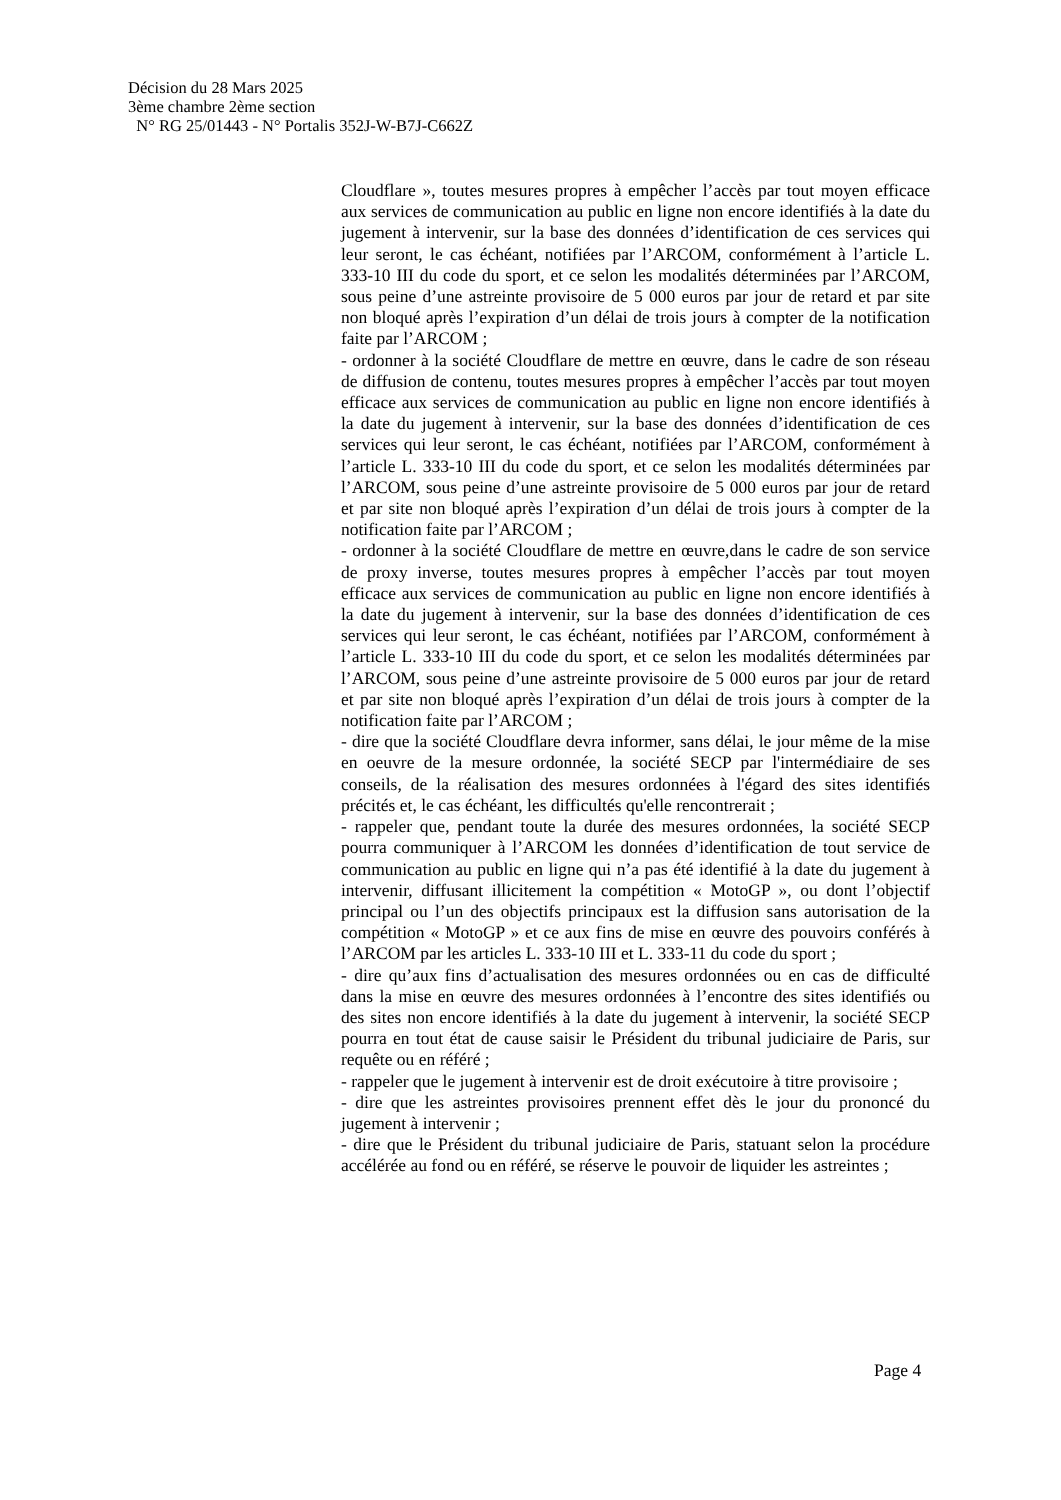Décision du 28 Mars 2025
3ème chambre 2ème section
N° RG 25/01443 - N° Portalis 352J-W-B7J-C662Z
Cloudflare », toutes mesures propres à empêcher l’accès par tout moyen efficace aux services de communication au public en ligne non encore identifiés à la date du jugement à intervenir, sur la base des données d’identification de ces services qui leur seront, le cas échéant, notifiées par l’ARCOM, conformément à l’article L. 333-10 III du code du sport, et ce selon les modalités déterminées par l’ARCOM, sous peine d’une astreinte provisoire de 5 000 euros par jour de retard et par site non bloqué après l’expiration d’un délai de trois jours à compter de la notification faite par l’ARCOM ;
- ordonner à la société Cloudflare de mettre en œuvre, dans le cadre de son réseau de diffusion de contenu, toutes mesures propres à empêcher l’accès par tout moyen efficace aux services de communication au public en ligne non encore identifiés à la date du jugement à intervenir, sur la base des données d’identification de ces services qui leur seront, le cas échéant, notifiées par l’ARCOM, conformément à l’article L. 333-10 III du code du sport, et ce selon les modalités déterminées par l’ARCOM, sous peine d’une astreinte provisoire de 5 000 euros par jour de retard et par site non bloqué après l’expiration d’un délai de trois jours à compter de la notification faite par l’ARCOM ;
- ordonner à la société Cloudflare de mettre en œuvre,dans le cadre de son service de proxy inverse, toutes mesures propres à empêcher l’accès par tout moyen efficace aux services de communication au public en ligne non encore identifiés à la date du jugement à intervenir, sur la base des données d’identification de ces services qui leur seront, le cas échéant, notifiées par l’ARCOM, conformément à l’article L. 333-10 III du code du sport, et ce selon les modalités déterminées par l’ARCOM, sous peine d’une astreinte provisoire de 5 000 euros par jour de retard et par site non bloqué après l’expiration d’un délai de trois jours à compter de la notification faite par l’ARCOM ;
- dire que la société Cloudflare devra informer, sans délai, le jour même de la mise en oeuvre de la mesure ordonnée, la société SECP par l'intermédiaire de ses conseils, de la réalisation des mesures ordonnées à l'égard des sites identifiés précités et, le cas échéant, les difficultés qu'elle rencontrerait ;
- rappeler que, pendant toute la durée des mesures ordonnées, la société SECP pourra communiquer à l’ARCOM les données d’identification de tout service de communication au public en ligne qui n’a pas été identifié à la date du jugement à intervenir, diffusant illicitement la compétition « MotoGP », ou dont l’objectif principal ou l’un des objectifs principaux est la diffusion sans autorisation de la compétition « MotoGP » et ce aux fins de mise en œuvre des pouvoirs conférés à l’ARCOM par les articles L. 333-10 III et L. 333-11 du code du sport ;
- dire qu’aux fins d’actualisation des mesures ordonnées ou en cas de difficulté dans la mise en œuvre des mesures ordonnées à l’encontre des sites identifiés ou des sites non encore identifiés à la date du jugement à intervenir, la société SECP pourra en tout état de cause saisir le Président du tribunal judiciaire de Paris, sur requête ou en référé ;
- rappeler que le jugement à intervenir est de droit exécutoire à titre provisoire ;
- dire que les astreintes provisoires prennent effet dès le jour du prononcé du jugement à intervenir ;
- dire que le Président du tribunal judiciaire de Paris, statuant selon la procédure accélérée au fond ou en référé, se réserve le pouvoir de liquider les astreintes ;
Page 4